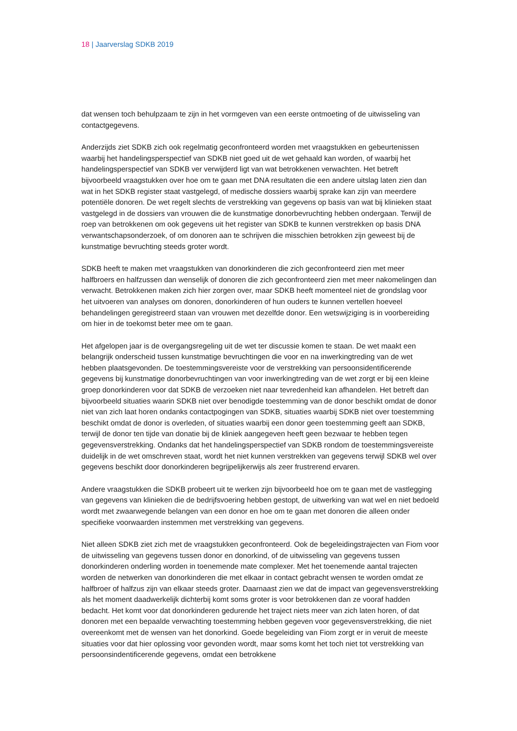18 | Jaarverslag SDKB 2019
dat wensen toch behulpzaam te zijn in het vormgeven van een eerste ontmoeting of de uitwisseling van contactgegevens.
Anderzijds ziet SDKB zich ook regelmatig geconfronteerd worden met vraagstukken en gebeurtenissen waarbij het handelingsperspectief van SDKB niet goed uit de wet gehaald kan worden, of waarbij het handelingsperspectief van SDKB ver verwijderd ligt van wat betrokkenen verwachten. Het betreft bijvoorbeeld vraagstukken over hoe om te gaan met DNA resultaten die een andere uitslag laten zien dan wat in het SDKB register staat vastgelegd, of medische dossiers waarbij sprake kan zijn van meerdere potentiële donoren. De wet regelt slechts de verstrekking van gegevens op basis van wat bij klinieken staat vastgelegd in de dossiers van vrouwen die de kunstmatige donorbevruchting hebben ondergaan. Terwijl de roep van betrokkenen om ook gegevens uit het register van SDKB te kunnen verstrekken op basis DNA verwantschapsonderzoek, of om donoren aan te schrijven die misschien betrokken zijn geweest bij de kunstmatige bevruchting steeds groter wordt.
SDKB heeft te maken met vraagstukken van donorkinderen die zich geconfronteerd zien met meer halfbroers en halfzussen dan wenselijk of donoren die zich geconfronteerd zien met meer nakomelingen dan verwacht. Betrokkenen maken zich hier zorgen over, maar SDKB heeft momenteel niet de grondslag voor het uitvoeren van analyses om donoren, donorkinderen of hun ouders te kunnen vertellen hoeveel behandelingen geregistreerd staan van vrouwen met dezelfde donor. Een wetswijziging is in voorbereiding om hier in de toekomst beter mee om te gaan.
Het afgelopen jaar is de overgangsregeling uit de wet ter discussie komen te staan. De wet maakt een belangrijk onderscheid tussen kunstmatige bevruchtingen die voor en na inwerkingtreding van de wet hebben plaatsgevonden. De toestemmingsvereiste voor de verstrekking van persoonsidentificerende gegevens bij kunstmatige donorbevruchtingen van voor inwerkingtreding van de wet zorgt er bij een kleine groep donorkinderen voor dat SDKB de verzoeken niet naar tevredenheid kan afhandelen. Het betreft dan bijvoorbeeld situaties waarin SDKB niet over benodigde toestemming van de donor beschikt omdat de donor niet van zich laat horen ondanks contactpogingen van SDKB, situaties waarbij SDKB niet over toestemming beschikt omdat de donor is overleden, of situaties waarbij een donor geen toestemming geeft aan SDKB, terwijl de donor ten tijde van donatie bij de kliniek aangegeven heeft geen bezwaar te hebben tegen gegevensverstrekking. Ondanks dat het handelingsperspectief van SDKB rondom de toestemmingsvereiste duidelijk in de wet omschreven staat, wordt het niet kunnen verstrekken van gegevens terwijl SDKB wel over gegevens beschikt door donorkinderen begrijpelijkerwijs als zeer frustrerend ervaren.
Andere vraagstukken die SDKB probeert uit te werken zijn bijvoorbeeld hoe om te gaan met de vastlegging van gegevens van klinieken die de bedrijfsvoering hebben gestopt, de uitwerking van wat wel en niet bedoeld wordt met zwaarwegende belangen van een donor en hoe om te gaan met donoren die alleen onder specifieke voorwaarden instemmen met verstrekking van gegevens.
Niet alleen SDKB ziet zich met de vraagstukken geconfronteerd. Ook de begeleidingstrajecten van Fiom voor de uitwisseling van gegevens tussen donor en donorkind, of de uitwisseling van gegevens tussen donorkinderen onderling worden in toenemende mate complexer. Met het toenemende aantal trajecten worden de netwerken van donorkinderen die met elkaar in contact gebracht wensen te worden omdat ze halfbroer of halfzus zijn van elkaar steeds groter. Daarnaast zien we dat de impact van gegevensverstrekking als het moment daadwerkelijk dichterbij komt soms groter is voor betrokkenen dan ze vooraf hadden bedacht. Het komt voor dat donorkinderen gedurende het traject niets meer van zich laten horen, of dat donoren met een bepaalde verwachting toestemming hebben gegeven voor gegevensverstrekking, die niet overeenkomt met de wensen van het donorkind. Goede begeleiding van Fiom zorgt er in veruit de meeste situaties voor dat hier oplossing voor gevonden wordt, maar soms komt het toch niet tot verstrekking van persoonsindentificerende gegevens, omdat een betrokkene